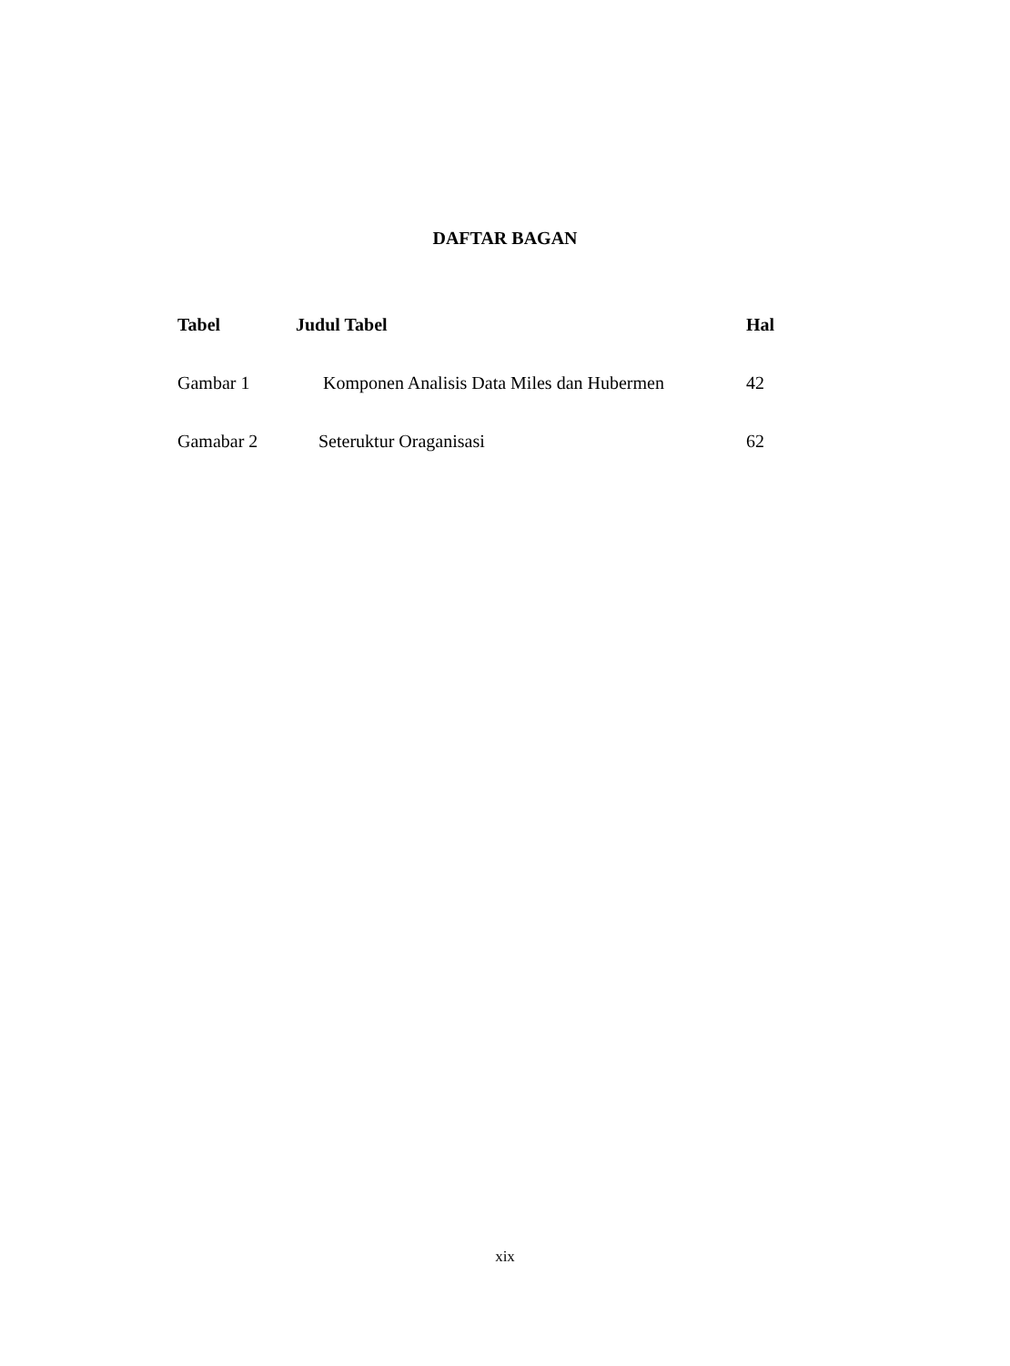DAFTAR BAGAN
| Tabel | Judul Tabel | Hal |
| --- | --- | --- |
| Gambar 1 | Komponen Analisis Data Miles dan Hubermen | 42 |
| Gamabar 2 | Seteruktur Oraganisasi | 62 |
xix